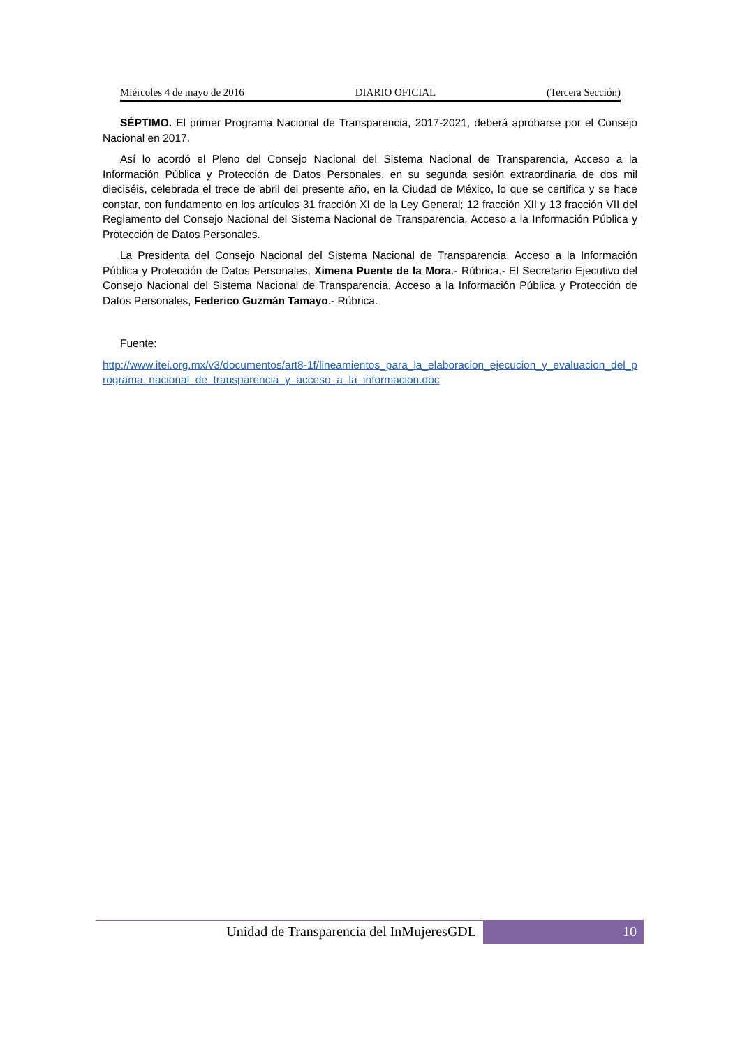Miércoles 4 de mayo de 2016 DIARIO OFICIAL (Tercera Sección)
SÉPTIMO. El primer Programa Nacional de Transparencia, 2017-2021, deberá aprobarse por el Consejo Nacional en 2017.
Así lo acordó el Pleno del Consejo Nacional del Sistema Nacional de Transparencia, Acceso a la Información Pública y Protección de Datos Personales, en su segunda sesión extraordinaria de dos mil dieciséis, celebrada el trece de abril del presente año, en la Ciudad de México, lo que se certifica y se hace constar, con fundamento en los artículos 31 fracción XI de la Ley General; 12 fracción XII y 13 fracción VII del Reglamento del Consejo Nacional del Sistema Nacional de Transparencia, Acceso a la Información Pública y Protección de Datos Personales.
La Presidenta del Consejo Nacional del Sistema Nacional de Transparencia, Acceso a la Información Pública y Protección de Datos Personales, Ximena Puente de la Mora.- Rúbrica.- El Secretario Ejecutivo del Consejo Nacional del Sistema Nacional de Transparencia, Acceso a la Información Pública y Protección de Datos Personales, Federico Guzmán Tamayo.- Rúbrica.
Fuente:
http://www.itei.org.mx/v3/documentos/art8-1f/lineamientos_para_la_elaboracion_ejecucion_y_evaluacion_del_programa_nacional_de_transparencia_y_acceso_a_la_informacion.doc
Unidad de Transparencia del InMujeresGDL 10